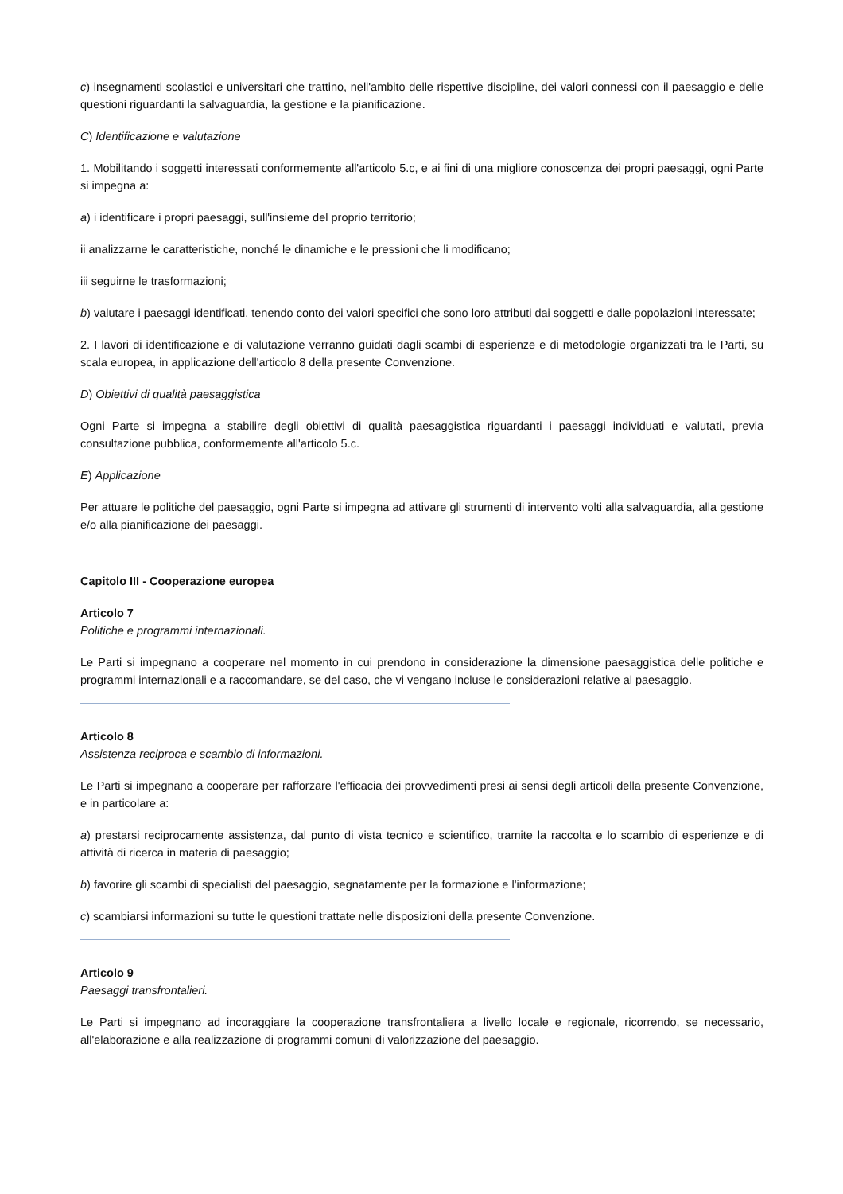c) insegnamenti scolastici e universitari che trattino, nell'ambito delle rispettive discipline, dei valori connessi con il paesaggio e delle questioni riguardanti la salvaguardia, la gestione e la pianificazione.
C) Identificazione e valutazione
1. Mobilitando i soggetti interessati conformemente all'articolo 5.c, e ai fini di una migliore conoscenza dei propri paesaggi, ogni Parte si impegna a:
a) i identificare i propri paesaggi, sull'insieme del proprio territorio;
ii analizzarne le caratteristiche, nonché le dinamiche e le pressioni che li modificano;
iii seguirne le trasformazioni;
b) valutare i paesaggi identificati, tenendo conto dei valori specifici che sono loro attributi dai soggetti e dalle popolazioni interessate;
2. I lavori di identificazione e di valutazione verranno guidati dagli scambi di esperienze e di metodologie organizzati tra le Parti, su scala europea, in applicazione dell'articolo 8 della presente Convenzione.
D) Obiettivi di qualità paesaggistica
Ogni Parte si impegna a stabilire degli obiettivi di qualità paesaggistica riguardanti i paesaggi individuati e valutati, previa consultazione pubblica, conformemente all'articolo 5.c.
E) Applicazione
Per attuare le politiche del paesaggio, ogni Parte si impegna ad attivare gli strumenti di intervento volti alla salvaguardia, alla gestione e/o alla pianificazione dei paesaggi.
Capitolo III - Cooperazione europea
Articolo 7
Politiche e programmi internazionali.
Le Parti si impegnano a cooperare nel momento in cui prendono in considerazione la dimensione paesaggistica delle politiche e programmi internazionali e a raccomandare, se del caso, che vi vengano incluse le considerazioni relative al paesaggio.
Articolo 8
Assistenza reciproca e scambio di informazioni.
Le Parti si impegnano a cooperare per rafforzare l'efficacia dei provvedimenti presi ai sensi degli articoli della presente Convenzione, e in particolare a:
a) prestarsi reciprocamente assistenza, dal punto di vista tecnico e scientifico, tramite la raccolta e lo scambio di esperienze e di attività di ricerca in materia di paesaggio;
b) favorire gli scambi di specialisti del paesaggio, segnatamente per la formazione e l'informazione;
c) scambiarsi informazioni su tutte le questioni trattate nelle disposizioni della presente Convenzione.
Articolo 9
Paesaggi transfrontalieri.
Le Parti si impegnano ad incoraggiare la cooperazione transfrontaliera a livello locale e regionale, ricorrendo, se necessario, all'elaborazione e alla realizzazione di programmi comuni di valorizzazione del paesaggio.